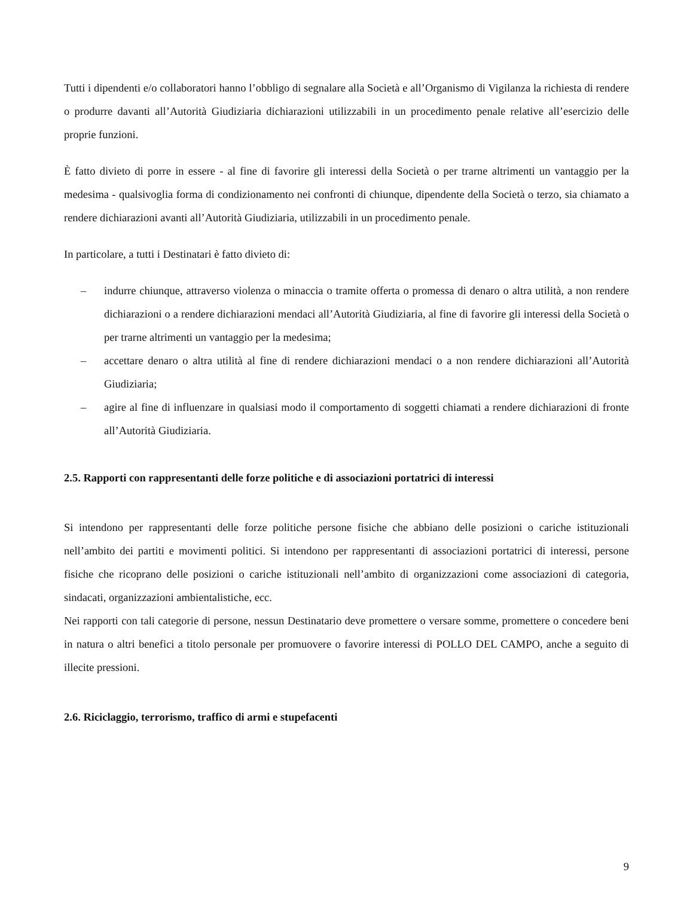Tutti i dipendenti e/o collaboratori hanno l’obbligo di segnalare alla Società e all’Organismo di Vigilanza la richiesta di rendere o produrre davanti all’Autorità Giudiziaria dichiarazioni utilizzabili in un procedimento penale relative all’esercizio delle proprie funzioni.
È fatto divieto di porre in essere - al fine di favorire gli interessi della Società o per trarne altrimenti un vantaggio per la medesima - qualsivoglia forma di condizionamento nei confronti di chiunque, dipendente della Società o terzo, sia chiamato a rendere dichiarazioni avanti all’Autorità Giudiziaria, utilizzabili in un procedimento penale.
In particolare, a tutti i Destinatari è fatto divieto di:
– indurre chiunque, attraverso violenza o minaccia o tramite offerta o promessa di denaro o altra utilità, a non rendere dichiarazioni o a rendere dichiarazioni mendaci all’Autorità Giudiziaria, al fine di favorire gli interessi della Società o per trarne altrimenti un vantaggio per la medesima;
– accettare denaro o altra utilità al fine di rendere dichiarazioni mendaci o a non rendere dichiarazioni all’Autorità Giudiziaria;
– agire al fine di influenzare in qualsiasi modo il comportamento di soggetti chiamati a rendere dichiarazioni di fronte all’Autorità Giudiziaria.
2.5. Rapporti con rappresentanti delle forze politiche e di associazioni portatrici di interessi
Si intendono per rappresentanti delle forze politiche persone fisiche che abbiano delle posizioni o cariche istituzionali nell’ambito dei partiti e movimenti politici. Si intendono per rappresentanti di associazioni portatrici di interessi, persone fisiche che ricoprano delle posizioni o cariche istituzionali nell’ambito di organizzazioni come associazioni di categoria, sindacati, organizzazioni ambientalistiche, ecc.
Nei rapporti con tali categorie di persone, nessun Destinatario deve promettere o versare somme, promettere o concedere beni in natura o altri benefici a titolo personale per promuovere o favorire interessi di POLLO DEL CAMPO, anche a seguito di illecite pressioni.
2.6. Riciclaggio, terrorismo, traffico di armi e stupefacenti
9